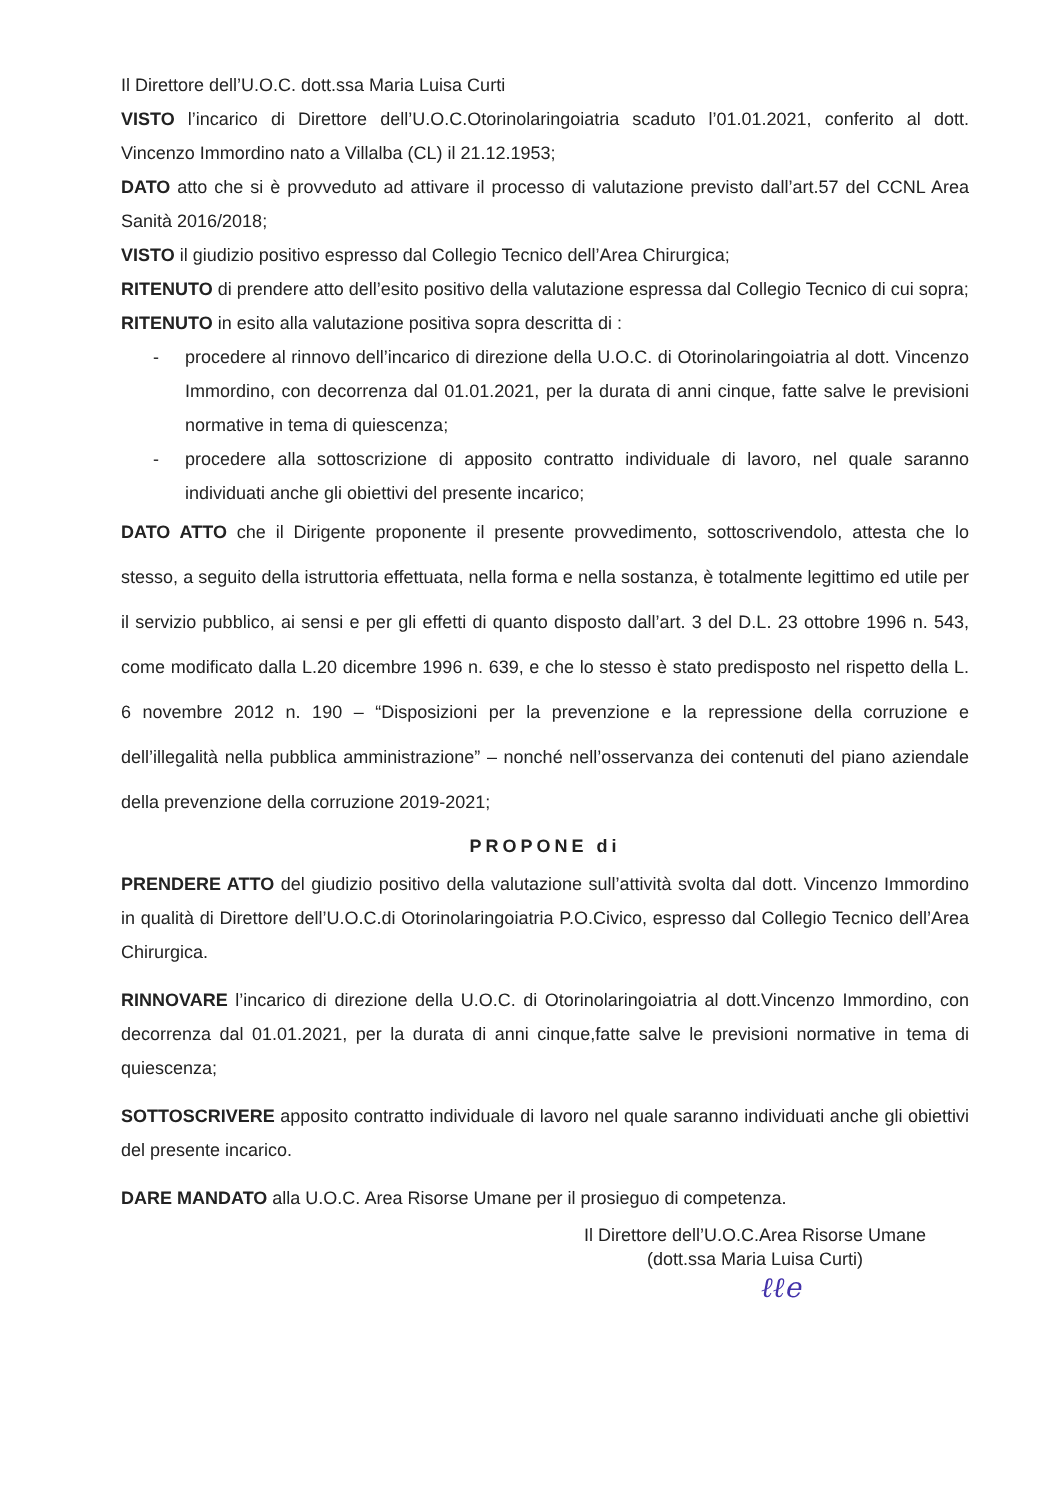Il Direttore dell’U.O.C. dott.ssa Maria Luisa Curti
VISTO l’incarico di Direttore dell’U.O.C.Otorinolaringoiatria scaduto l’01.01.2021, conferito al dott. Vincenzo Immordino nato a Villalba (CL) il 21.12.1953;
DATO atto che si è provveduto ad attivare il processo di valutazione previsto dall’art.57 del CCNL Area Sanità 2016/2018;
VISTO il giudizio positivo espresso dal Collegio Tecnico dell’Area Chirurgica;
RITENUTO di prendere atto dell’esito positivo della valutazione espressa dal Collegio Tecnico di cui sopra;
RITENUTO in esito alla valutazione positiva sopra descritta di :
- procedere al rinnovo dell’incarico di direzione della U.O.C. di Otorinolaringoiatria al dott. Vincenzo Immordino, con decorrenza dal 01.01.2021, per la durata di anni cinque, fatte salve le previsioni normative in tema di quiescenza;
- procedere alla sottoscrizione di apposito contratto individuale di lavoro, nel quale saranno individuati anche gli obiettivi del presente incarico;
DATO ATTO che il Dirigente proponente il presente provvedimento, sottoscrivendolo, attesta che lo stesso, a seguito della istruttoria effettuata, nella forma e nella sostanza, è totalmente legittimo ed utile per il servizio pubblico, ai sensi e per gli effetti di quanto disposto dall’art. 3 del D.L. 23 ottobre 1996 n. 543, come modificato dalla L.20 dicembre 1996 n. 639, e che lo stesso è stato predisposto nel rispetto della L. 6 novembre 2012 n. 190 – “Disposizioni per la prevenzione e la repressione della corruzione e dell’illegalità nella pubblica amministrazione” – nonché nell’osservanza dei contenuti del piano aziendale della prevenzione della corruzione 2019-2021;
PROPONE di
PRENDERE ATTO del giudizio positivo della valutazione sull’attività svolta dal dott. Vincenzo Immordino in qualità di Direttore dell’U.O.C.di Otorinolaringoiatria P.O.Civico, espresso dal Collegio Tecnico dell’Area Chirurgica.
RINNOVARE l’incarico di direzione della U.O.C. di Otorinolaringoiatria al dott.Vincenzo Immordino, con decorrenza dal 01.01.2021, per la durata di anni cinque,fatte salve le previsioni normative in tema di quiescenza;
SOTTOSCRIVERE apposito contratto individuale di lavoro nel quale saranno individuati anche gli obiettivi del presente incarico.
DARE MANDATO alla U.O.C. Area Risorse Umane per il prosieguo di competenza.
Il Direttore dell’U.O.C.Area Risorse Umane
(dott.ssa Maria Luisa Curti)
ℓℓe